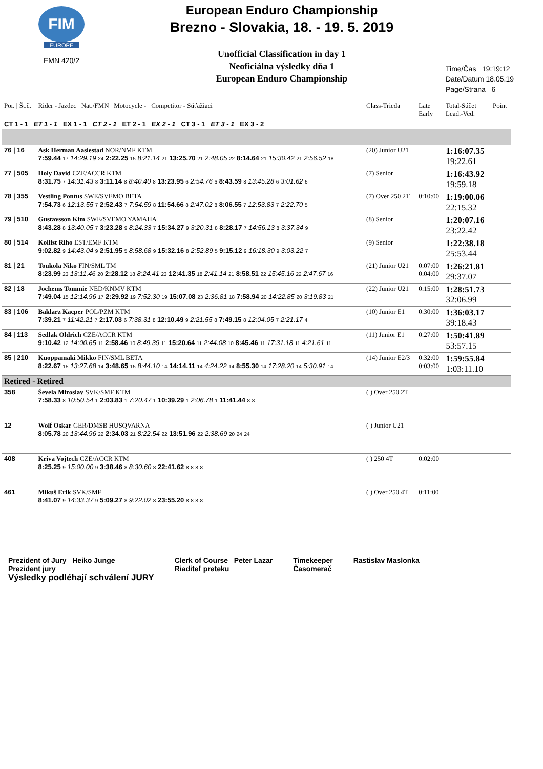FIM
EUROPE
EMN 420/2
European Enduro Championship
Brezno - Slovakia, 18. - 19. 5. 2019
Unofficial Classification in day 1
Neoficiálna výsledky dňa 1
European Enduro Championship
Time/Čas 19:19:12
Date/Datum 18.05.19
Page/Strana 6
| Por. / Št.č. | Rider - Jazdec Nat./FMN Motocycle - Competitor - Súťažiaci | Class-Trieda | Late Early | Total-Súčet Lead.-Ved. | Point |
| CT 1 - 1 ET 1 - 1 EX 1 - 1 CT 2 - 1 ET 2 - 1 EX 2 - 1 CT 3 - 1 ET 3 - 1 EX 3 - 2 | | | | | |
| 76 / 16 | Ask Herman Aaslestad NOR/NMF KTM 7:59.44 17 14:29.19 24 2:22.25 15 8:21.14 21 13:25.70 21 2:48.05 22 8:14.64 21 15:30.42 21 2:56.52 18 | (20) Junior U21 | | 1:16:07.35 19:22.61 | |
| 77 / 505 | Holy David CZE/ACCR KTM 8:31.75 7 14:31.43 8 3:11.14 8 8:40.40 8 13:23.95 6 2:54.76 6 8:43.59 8 13:45.28 6 3:01.62 6 | (7) Senior | | 1:16:43.92 19:59.18 | |
| 78 / 355 | Vestling Pontus SWE/SVEMO BETA 7:54.73 6 12:13.55 7 2:52.43 7 7:54.59 8 11:54.66 8 2:47.02 8 8:06.55 7 12:53.83 7 2:22.70 5 | (7) Over 250 2T | 0:10:00 | 1:19:00.06 22:15.32 | |
| 79 / 510 | Gustavsson Kim SWE/SVEMO YAMAHA 8:43.28 8 13:40.05 7 3:23.28 9 8:24.33 7 15:34.27 9 3:20.31 8 8:28.17 7 14:56.13 8 3:37.34 9 | (8) Senior | | 1:20:07.16 23:22.42 | |
| 80 / 514 | Kollist Riho EST/EMF KTM 9:02.82 9 14:43.04 9 2:51.95 5 8:58.68 9 15:32.16 8 2:52.89 5 9:15.12 9 16:18.30 9 3:03.22 7 | (9) Senior | | 1:22:38.18 25:53.44 | |
| 81 / 21 | Toukola Niko FIN/SML TM 8:23.99 23 13:11.46 20 2:28.12 18 8:24.41 23 12:41.35 18 2:41.14 21 8:58.51 22 15:45.16 22 2:47.67 16 | (21) Junior U21 | 0:07:00 0:04:00 | 1:26:21.81 29:37.07 | |
| 82 / 18 | Jochems Tommie NED/KNMV KTM 7:49.04 15 12:14.96 17 2:29.92 19 7:52.30 19 15:07.08 23 2:36.81 18 7:58.94 20 14:22.85 20 3:19.83 21 | (22) Junior U21 | 0:15:00 | 1:28:51.73 32:06.99 | |
| 83 / 106 | Baklarz Kacper POL/PZM KTM 7:39.21 7 11:42.21 7 2:17.03 6 7:38.31 8 12:10.49 9 2:21.55 8 7:49.15 8 12:04.05 7 2:21.17 4 | (10) Junior E1 | 0:30:00 | 1:36:03.17 39:18.43 | |
| 84 / 113 | Sedlak Oldrich CZE/ACCR KTM 9:10.42 12 14:00.65 11 2:58.46 10 8:49.39 11 15:20.64 11 2:44.08 10 8:45.46 11 17:31.18 11 4:21.61 11 | (11) Junior E1 | 0:27:00 | 1:50:41.89 53:57.15 | |
| 85 / 210 | Kuoppamaki Mikko FIN/SML BETA 8:22.67 15 13:27.68 14 3:48.65 15 8:44.10 14 14:14.11 14 4:24.22 14 8:55.30 14 17:28.20 14 5:30.91 14 | (14) Junior E2/3 | 0:32:00 0:03:00 | 1:59:55.84 1:03:11.10 | |
| Retired - Retired | | | | | |
| 358 | Ševela Miroslav SVK/SMF KTM 7:58.33 8 10:50.54 1 2:03.83 1 7:20.47 1 10:39.29 1 2:06.78 1 11:41.44 8 8 | ( ) Over 250 2T | | | |
| 12 | Wolf Oskar GER/DMSB HUSQVARNA 8:05.78 20 13:44.96 22 2:34.03 21 8:22.54 22 13:51.96 22 2:38.69 20 24 24 | ( ) Junior U21 | | | |
| 408 | Kriva Vojtech CZE/ACCR KTM 8:25.25 9 15:00.00 9 3:38.46 8 8:30.60 8 22:41.62 8 8 8 8 | ( ) 250 4T | 0:02:00 | | |
| 461 | Mikuš Erik SVK/SMF 8:41.07 9 14:33.37 9 5:09.27 8 9:22.02 8 23:55.20 8 8 8 8 | ( ) Over 250 4T | 0:11:00 | | |
Prezident of Jury Heiko Junge
Prezident jury
Výsledky podléhají schválení JURY
Clerk of Course Peter Lazar
Riaditeľ preteku
Timekeeper
Časomerač
Rastislav Maslonka